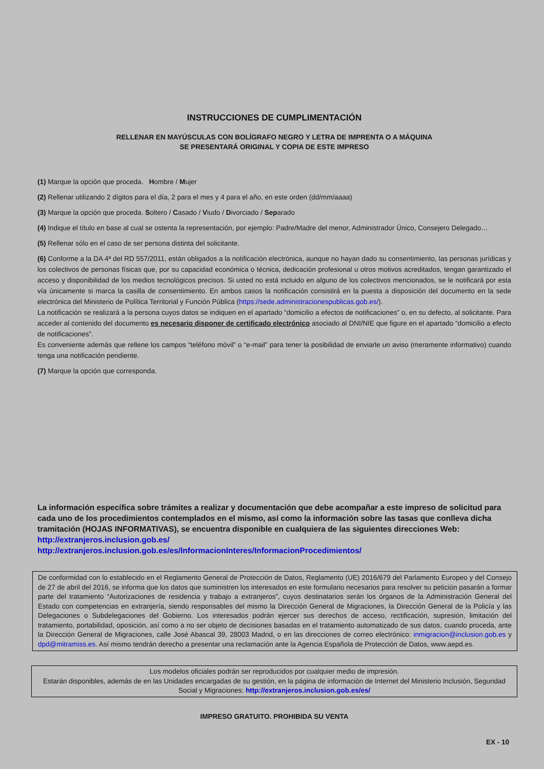INSTRUCCIONES DE CUMPLIMENTACIÓN
RELLENAR EN MAYÚSCULAS CON BOLÍGRAFO NEGRO Y LETRA DE IMPRENTA O A MÁQUINA
SE PRESENTARÁ ORIGINAL Y COPIA DE ESTE IMPRESO
(1) Marque la opción que proceda. Hombre / Mujer
(2) Rellenar utilizando 2 dígitos para el día, 2 para el mes y 4 para el año, en este orden (dd/mm/aaaa)
(3) Marque la opción que proceda. Soltero / Casado / Viudo / Divorciado / Separado
(4) Indique el título en base al cual se ostenta la representación, por ejemplo: Padre/Madre del menor, Administrador Único, Consejero Delegado…
(5) Rellenar sólo en el caso de ser persona distinta del solicitante.
(6) Conforme a la DA 4ª del RD 557/2011, están obligados a la notificación electrónica, aunque no hayan dado su consentimiento, las personas jurídicas y los colectivos de personas físicas que, por su capacidad económica o técnica, dedicación profesional u otros motivos acreditados, tengan garantizado el acceso y disponibilidad de los medios tecnológicos precisos. Si usted no está incluido en alguno de los colectivos mencionados, se le notificará por esta vía únicamente si marca la casilla de consentimiento. En ambos casos la notificación consistirá en la puesta a disposición del documento en la sede electrónica del Ministerio de Política Territorial y Función Pública (https://sede.administracionespublicas.gob.es/).
La notificación se realizará a la persona cuyos datos se indiquen en el apartado “domicilio a efectos de notificaciones” o, en su defecto, al solicitante. Para acceder al contenido del documento es necesario disponer de certificado electrónico asociado al DNI/NIE que figure en el apartado “domicilio a efecto de notificaciones”.
Es conveniente además que rellene los campos “teléfono móvil” o “e-mail” para tener la posibilidad de enviarle un aviso (meramente informativo) cuando tenga una notificación pendiente.
(7) Marque la opción que corresponda.
La información específica sobre trámites a realizar y documentación que debe acompañar a este impreso de solicitud para cada uno de los procedimientos contemplados en el mismo, así como la información sobre las tasas que conlleva dicha tramitación (HOJAS INFORMATIVAS), se encuentra disponible en cualquiera de las siguientes direcciones Web:
http://extranjeros.inclusion.gob.es/ http://extranjeros.inclusion.gob.es/es/InformacionInteres/InformacionProcedimientos/
De conformidad con lo establecido en el Reglamento General de Protección de Datos, Reglamento (UE) 2016/679 del Parlamento Europeo y del Consejo de 27 de abril del 2016, se informa que los datos que suministren los interesados en este formulario necesarios para resolver su petición pasarán a formar parte del tratamiento “Autorizaciones de residencia y trabajo a extranjeros”, cuyos destinatarios serán los órganos de la Administración General del Estado con competencias en extranjería, siendo responsables del mismo la Dirección General de Migraciones, la Dirección General de la Policía y las Delegaciones o Subdelegaciones del Gobierno. Los interesados podrán ejercer sus derechos de acceso, rectificación, supresión, limitación del tratamiento, portabilidad, oposición, así como a no ser objeto de decisiones basadas en el tratamiento automatizado de sus datos, cuando proceda, ante la Dirección General de Migraciones, calle José Abascal 39, 28003 Madrid, o en las direcciones de correo electrónico: inmigracion@inclusion.gob.es y dpd@mitramiss.es. Así mismo tendrán derecho a presentar una reclamación ante la Agencia Española de Protección de Datos, www.aepd.es.
Los modelos oficiales podrán ser reproducidos por cualquier medio de impresión.
Estarán disponibles, además de en las Unidades encargadas de su gestión, en la página de información de Internet del Ministerio Inclusión, Seguridad Social y Migraciones: http://extranjeros.inclusion.gob.es/es/
IMPRESO GRATUITO. PROHIBIDA SU VENTA
EX - 10